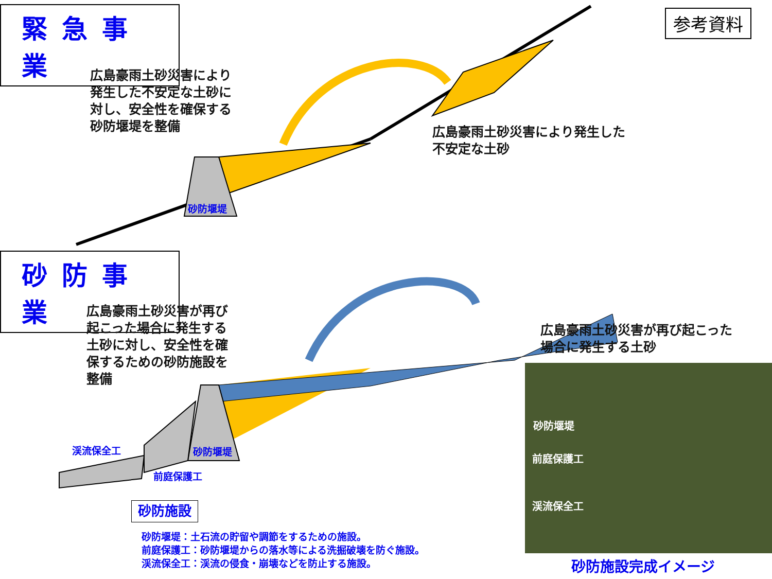緊急事業
参考資料
広島豪雨土砂災害により
発生した不安定な土砂に
対し、安全性を確保する
砂防堰堤を整備
広島豪雨土砂災害により発生した
不安定な土砂
砂防堰堤
砂防事業
広島豪雨土砂災害が再び
起こった場合に発生する
土砂に対し、安全性を確
保するための砂防施設を
整備
広島豪雨土砂災害が再び起こった
場合に発生する土砂
渓流保全工 砂防堰堤
前庭保護工
砂防施設
砂防堰堤：土石流の貯留や調節をするための施設。
前庭保護工：砂防堰堤からの落水等による洗掘破壊を防ぐ施設。
渓流保全工：渓流の侵食・崩壊などを防止する施設。
砂防堰堤
前庭保護工
渓流保全工
砂防施設完成イメージ